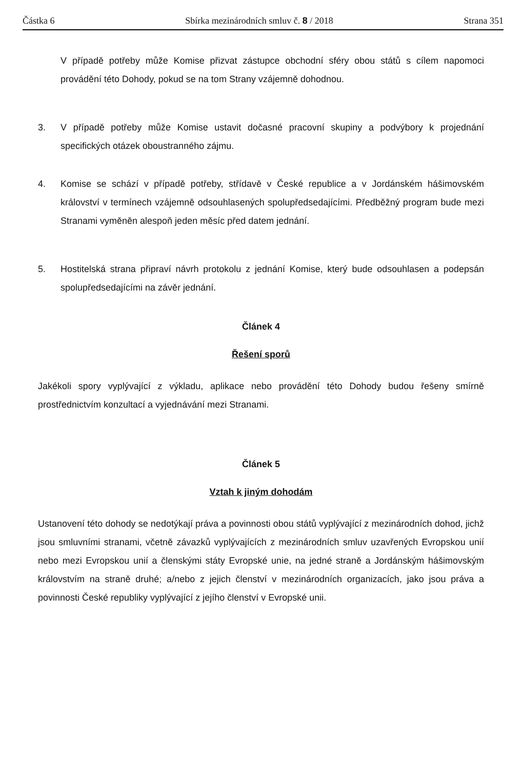Částka 6 Sbírka mezinárodních smluv č. 8 / 2018 Strana 351
V případě potřeby může Komise přizvat zástupce obchodní sféry obou států s cílem napomoci provádění této Dohody, pokud se na tom Strany vzájemně dohodnou.
3. V případě potřeby může Komise ustavit dočasné pracovní skupiny a podvýbory k projednání specifických otázek oboustranného zájmu.
4. Komise se schází v případě potřeby, střídavě v České republice a v Jordánském hášimovském království v termínech vzájemně odsouhlasených spolupředsedajícími. Předběžný program bude mezi Stranami vyměněn alespoň jeden měsíc před datem jednání.
5. Hostitelská strana připraví návrh protokolu z jednání Komise, který bude odsouhlasen a podepsán spolupředsedajícími na závěr jednání.
Článek 4
Řešení sporů
Jakékoli spory vyplývající z výkladu, aplikace nebo provádění této Dohody budou řešeny smírně prostřednictvím konzultací a vyjednávání mezi Stranami.
Článek 5
Vztah k jiným dohodám
Ustanovení této dohody se nedotýkají práva a povinnosti obou států vyplývající z mezinárodních dohod, jichž jsou smluvními stranami, včetně závazků vyplývajících z mezinárodních smluv uzavřených Evropskou unií nebo mezi Evropskou unií a členskými státy Evropské unie, na jedné straně a Jordánským hášimovským královstvím na straně druhé; a/nebo z jejich členství v mezinárodních organizacích, jako jsou práva a povinnosti České republiky vyplývající z jejího členství v Evropské unii.